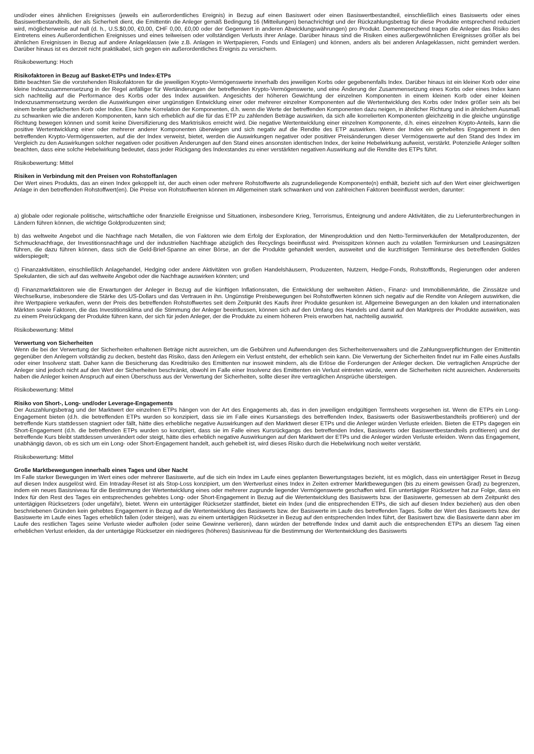und/oder eines ähnlichen Ereignisses (jeweils ein außerordentliches Ereignis) in Bezug auf einen Basiswert oder einen Basiswertbestandteil, einschließlich eines Basiswerts oder eines Basiswertbestandteils, der als Sicherheit dient, die Emittentin die Anleger gemäß Bedingung 16 (Mitteilungen) benachrichtigt und der Rückzahlungsbetrag für diese Produkte entsprechend reduziert wird, möglicherweise auf null (d. h., U.S.$0,00, €0,00, CHF 0,00, £0,00 oder der Gegenwert in anderen Abwicklungswährungen) pro Produkt. Dementsprechend tragen die Anleger das Risiko des Eintretens eines Außerordentlichen Ereignisses und eines teilweisen oder vollständigen Verlusts ihrer Anlage. Darüber hinaus sind die Risiken eines außergewöhnlichen Ereignisses größer als bei ähnlichen Ereignissen in Bezug auf andere Anlageklassen (wie z.B. Anlagen in Wertpapieren, Fonds und Einlagen) und können, anders als bei anderen Anlageklassen, nicht gemindert werden. Darüber hinaus ist es derzeit nicht praktikabel, sich gegen ein außerordentliches Ereignis zu versichern.
Risikobewertung: Hoch
Risikofaktoren in Bezug auf Basket-ETPs und Index-ETPs
Bitte beachten Sie die vorstehenden Risikofaktoren für die jeweiligen Krypto-Vermögenswerte innerhalb des jeweiligen Korbs oder gegebenenfalls Index. Darüber hinaus ist ein kleiner Korb oder eine kleine Indexzusammensetzung in der Regel anfälliger für Wertänderungen der betreffenden Krypto-Vermögenswerte, und eine Änderung der Zusammensetzung eines Korbs oder eines Index kann sich nachteilig auf die Performance des Korbs oder des Index auswirken. Angesichts der höheren Gewichtung der einzelnen Komponenten in einem kleinen Korb oder einer kleinen Indexzusammensetzung werden die Auswirkungen einer ungünstigen Entwicklung einer oder mehrerer einzelner Komponenten auf die Wertentwicklung des Korbs oder Index größer sein als bei einem breiter gefächerten Korb oder Index. Eine hohe Korrelation der Komponenten, d.h. wenn die Werte der betreffenden Komponenten dazu neigen, in ähnlicher Richtung und in ähnlichem Ausmaß zu schwanken wie die anderen Komponenten, kann sich erheblich auf die für das ETP zu zahlenden Beträge auswirken, da sich alle korrelierten Komponenten gleichzeitig in die gleiche ungünstige Richtung bewegen können und somit keine Diversifizierung des Marktrisikos erreicht wird. Die negative Wertentwicklung einer einzelnen Komponente, d.h. eines einzelnen Krypto-Anteils, kann die positive Wertentwicklung einer oder mehrerer anderer Komponenten überwiegen und sich negativ auf die Rendite des ETP auswirken. Wenn der Index ein gehebeltes Engagement in den betreffenden Krypto-Vermögenswerten, auf die der Index verweist, bietet, werden die Auswirkungen negativer oder positiver Preisänderungen dieser Vermögenswerte auf den Stand des Index im Vergleich zu den Auswirkungen solcher negativen oder positiven Änderungen auf den Stand eines ansonsten identischen Index, der keine Hebelwirkung aufweist, verstärkt. Potenzielle Anleger sollten beachten, dass eine solche Hebelwirkung bedeutet, dass jeder Rückgang des Indexstandes zu einer verstärkten negativen Auswirkung auf die Rendite des ETPs führt.
Risikobewertung: Mittel
Risiken in Verbindung mit den Preisen von Rohstoffanlagen
Der Wert eines Produkts, das an einen Index gekoppelt ist, der auch einen oder mehrere Rohstoffwerte als zugrundeliegende Komponente(n) enthält, bezieht sich auf den Wert einer gleichwertigen Anlage in den betreffenden Rohstoffwert(en). Die Preise von Rohstoffwerten können im Allgemeinen stark schwanken und von zahlreichen Faktoren beeinflusst werden, darunter:
a) globale oder regionale politische, wirtschaftliche oder finanzielle Ereignisse und Situationen, insbesondere Krieg, Terrorismus, Enteignung und andere Aktivitäten, die zu Lieferunterbrechungen in Ländern führen können, die wichtige Goldproduzenten sind;
b) das weltweite Angebot und die Nachfrage nach Metallen, die von Faktoren wie dem Erfolg der Exploration, der Minenproduktion und den Netto-Terminverkäufen der Metallproduzenten, der Schmucknachfrage, der Investitionsnachfrage und der industriellen Nachfrage abzüglich des Recyclings beeinflusst wird. Preisspitzen können auch zu volatilen Terminkursen und Leasingsätzen führen, die dazu führen können, dass sich die Geld-Brief-Spanne an einer Börse, an der die Produkte gehandelt werden, ausweitet und die kurzfristigen Terminkurse des betreffenden Goldes widerspiegelt;
c) Finanzaktivitäten, einschließlich Anlagehandel, Hedging oder andere Aktivitäten von großen Handelshäusern, Produzenten, Nutzern, Hedge-Fonds, Rohstofffonds, Regierungen oder anderen Spekulanten, die sich auf das weltweite Angebot oder die Nachfrage auswirken könnten; und
d) Finanzmarktfaktoren wie die Erwartungen der Anleger in Bezug auf die künftigen Inflationsraten, die Entwicklung der weltweiten Aktien-, Finanz- und Immobilienmärkte, die Zinssätze und Wechselkurse, insbesondere die Stärke des US-Dollars und das Vertrauen in ihn. Ungünstige Preisbewegungen bei Rohstoffwerten können sich negativ auf die Rendite von Anlegern auswirken, die ihre Wertpapiere verkaufen, wenn der Preis des betreffenden Rohstoffwertes seit dem Zeitpunkt des Kaufs ihrer Produkte gesunken ist. Allgemeine Bewegungen an den lokalen und internationalen Märkten sowie Faktoren, die das Investitionsklima und die Stimmung der Anleger beeinflussen, können sich auf den Umfang des Handels und damit auf den Marktpreis der Produkte auswirken, was zu einem Preisrückgang der Produkte führen kann, der sich für jeden Anleger, der die Produkte zu einem höheren Preis erworben hat, nachteilig auswirkt.
Risikobewertung: Mittel
Verwertung von Sicherheiten
Wenn die bei der Verwertung der Sicherheiten erhaltenen Beträge nicht ausreichen, um die Gebühren und Aufwendungen des Sicherheitenverwalters und die Zahlungsverpflichtungen der Emittentin gegenüber den Anlegern vollständig zu decken, besteht das Risiko, dass den Anlegern ein Verlust entsteht, der erheblich sein kann. Die Verwertung der Sicherheiten findet nur im Falle eines Ausfalls oder einer Insolvenz statt. Daher kann die Besicherung das Kreditrisiko des Emittenten nur insoweit mindern, als die Erlöse die Forderungen der Anleger decken. Die vertraglichen Ansprüche der Anleger sind jedoch nicht auf den Wert der Sicherheiten beschränkt, obwohl im Falle einer Insolvenz des Emittenten ein Verlust eintreten würde, wenn die Sicherheiten nicht ausreichen. Andererseits haben die Anleger keinen Anspruch auf einen Überschuss aus der Verwertung der Sicherheiten, sollte dieser ihre vertraglichen Ansprüche übersteigen.
Risikobewertung: Mittel
Risiko von Short-, Long- und/oder Leverage-Engagements
Der Auszahlungsbetrag und der Marktwert der einzelnen ETPs hängen von der Art des Engagements ab, das in den jeweiligen endgültigen Termsheets vorgesehen ist. Wenn die ETPs ein Long-Engagement bieten (d.h. die betreffenden ETPs wurden so konzipiert, dass sie im Falle eines Kursanstiegs des betreffenden Index, Basiswerts oder Basiswertbestandteils profitieren) und der betreffende Kurs stattdessen stagniert oder fällt, hätte dies erhebliche negative Auswirkungen auf den Marktwert dieser ETPs und die Anleger würden Verluste erleiden. Bieten die ETPs dagegen ein Short-Engagement (d.h. die betreffenden ETPs wurden so konzipiert, dass sie im Falle eines Kursrückgangs des betreffenden Index, Basiswerts oder Basiswertbestandteils profitieren) und der betreffende Kurs bleibt stattdessen unverändert oder steigt, hätte dies erheblich negative Auswirkungen auf den Marktwert der ETPs und die Anleger würden Verluste erleiden. Wenn das Engagement, unabhängig davon, ob es sich um ein Long- oder Short-Engagement handelt, auch gehebelt ist, wird dieses Risiko durch die Hebelwirkung noch weiter verstärkt.
Risikobewertung: Mittel
Große Marktbewegungen innerhalb eines Tages und über Nacht
Im Falle starker Bewegungen im Wert eines oder mehrerer Basiswerte, auf die sich ein Index im Laufe eines geplanten Bewertungstages bezieht, ist es möglich, dass ein untertägiger Reset in Bezug auf diesen Index ausgelöst wird. Ein Intraday-Reset ist als Stop-Loss konzipiert, um den Wertverlust eines Index in Zeiten extremer Marktbewegungen (bis zu einem gewissen Grad) zu begrenzen, indem ein neues Basisniveau für die Bestimmung der Wertentwicklung eines oder mehrerer zugrunde liegender Vermögenswerte geschaffen wird. Ein untertägiger Rücksetzer hat zur Folge, dass ein Index für den Rest des Tages ein entsprechendes gehebtes Long- oder Short-Engagement in Bezug auf die Wertentwicklung des Basiswerts bzw. der Basiswerte, gemessen ab dem Zeitpunkt des untertägigen Rücksetzers (oder ungefähr), bietet. Wenn ein untertägiger Rücksetzer stattfindet, bietet ein Index (und die entsprechenden ETPs, die sich auf diesen Index beziehen) aus den oben beschriebenen Gründen kein gehebtes Engagement in Bezug auf die Wertentwicklung des Basiswerts bzw. der Basiswerte im Laufe des betreffenden Tages. Sollte der Wert des Basiswerts bzw. der Basiswerte im Laufe eines Tages erheblich fallen (oder steigen), was zu einem untertägigen Rücksetzer in Bezug auf den entsprechenden Index führt, der Basiswert bzw. die Basiswerte dann aber im Laufe des restlichen Tages seine Verluste wieder aufholen (oder seine Gewinne verlieren), dann würden der betreffende Index und damit auch die entsprechenden ETPs an diesem Tag einen erheblichen Verlust erleiden, da der untertägige Rücksetzer ein niedrigeres (höheres) Basisniveau für die Bestimmung der Wertentwicklung des Basiswerts